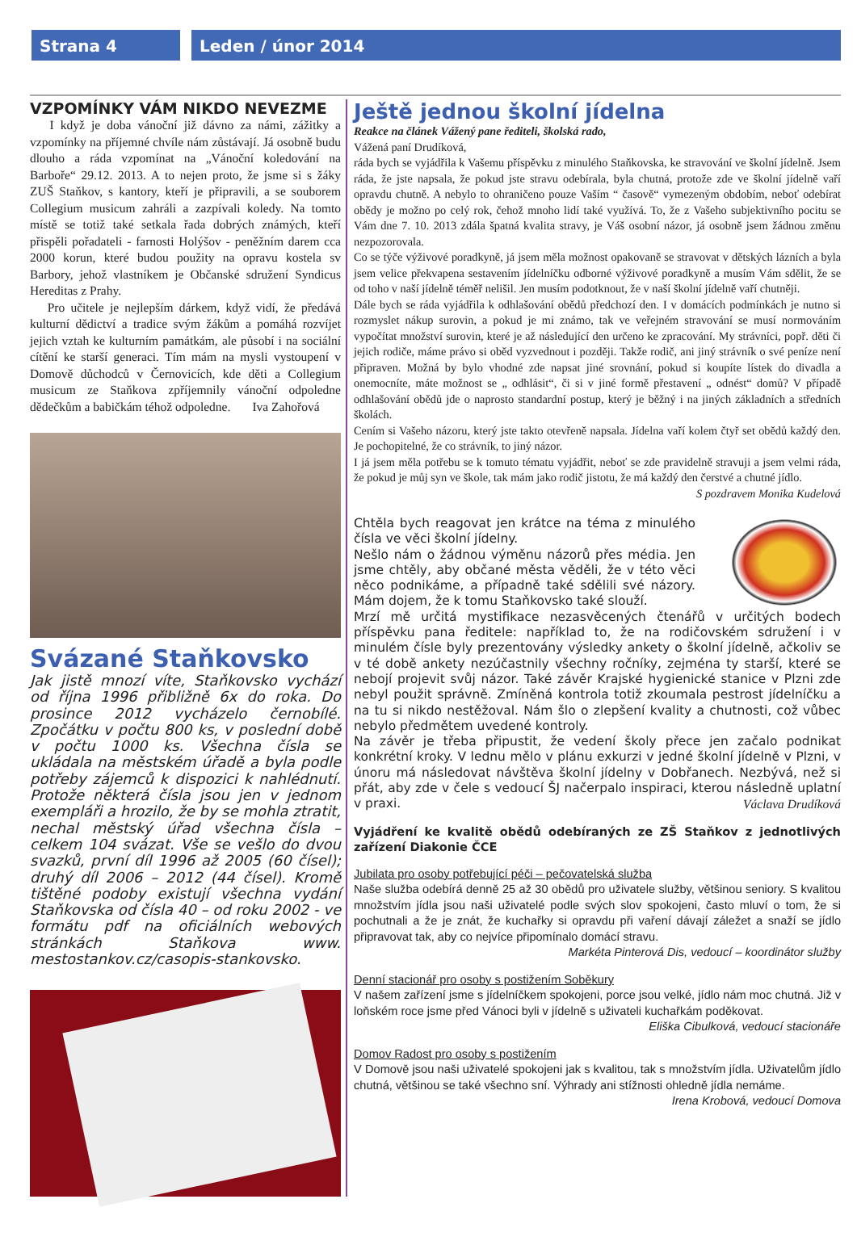Strana 4 Leden / únor 2014
VZPOMÍNKY VÁM NIKDO NEVEZME
I když je doba vánoční již dávno za námi, zážitky a vzpomínky na příjemné chvíle nám zůstávají. Já osobně budu dlouho a ráda vzpomínat na „Vánoční koledování na Barboře“ 29.12. 2013. A to nejen proto, že jsme si s žáky ZUŠ Staňkov, s kantory, kteří je připravili, a se souborem Collegium musicum zahráli a zazpívali koledy. Na tomto místě se totiž také setkala řada dobrých známých, kteří přispěli pořadateli - farnosti Holýšov - peněžním darem cca 2000 korun, které budou použity na opravu kostela sv Barbory, jehož vlastníkem je Občanské sdružení Syndicus Hereditas z Prahy.
Pro učitele je nejlepším dárkem, když vidí, že předává kulturní dědictví a tradice svým žákům a pomáhá rozvíjet jejich vztah ke kulturním památkám, ale působí i na sociální cítění ke starší generaci. Tím mám na mysli vystoupení v Domově důchodců v Černovicích, kde děti a Collegium musicum ze Staňkova zpříjemnily vánoční odpoledne dědečkům a babičkám téhož odpoledne. Iva Zahořová
Svázané Staňkovsko
Jak jistě mnozí víte, Staňkovsko vychází od října 1996 přibližně 6x do roka. Do prosince 2012 vycházelo černobílé. Zpočátku v počtu 800 ks, v poslední době v počtu 1000 ks. Všechna čísla se ukládala na městském úřadě a byla podle potřeby zájemců k dispozici k nahlédnutí. Protože některá čísla jsou jen v jednom exempláři a hrozilo, že by se mohla ztratit, nechal městský úřad všechna čísla – celkem 104 svázat. Vše se vešlo do dvou svazků, první díl 1996 až 2005 (60 čísel); druhý díl 2006 – 2012 (44 čísel). Kromě tištěné podoby existují všechna vydání Staňkovska od čísla 40 – od roku 2002 - ve formátu pdf na oficiálních webových stránkách Staňkova www. mestostankov.cz/casopis-stankovsko.
Ještě jednou školní jídelna
Reakce na článek Vážený pane řediteli, školská rado,
Vážená paní Drudíková,
ráda bych se vyjádřila k Vašemu příspěvku z minulého Staňkovska, ke stravování ve školní jídelně. Jsem ráda, že jste napsala, že pokud jste stravu odebírala, byla chutná, protože zde ve školní jídelně vaří opravdu chutně. A nebylo to ohraničeno pouze Vaším “ časově“ vymezeným obdobím, neboť odebírat obědy je možno po celý rok, čehož mnoho lidí také využívá. To, že z Vašeho subjektivního pocitu se Vám dne 7. 10. 2013 zdála špatná kvalita stravy, je Váš osobní názor, já osobně jsem žádnou změnu nezpozorovala.
Co se týče výživové poradkyně, já jsem měla možnost opakovaně se stravovat v dětských lázních a byla jsem velice překvapena sestavením jídelníčku odborné výživové poradkyně a musím Vám sdělit, že se od toho v naší jídelně téměř nelišil. Jen musím podotknout, že v naší školní jídelně vaří chutněji.
Dále bych se ráda vyjádřila k odhlašování obědů předchozí den. I v domácích podmínkách je nutno si rozmyslet nákup surovin, a pokud je mi známo, tak ve veřejném stravování se musí normováním vypočítat množství surovin, které je až následující den určeno ke zpracování. My strávníci, popř. děti či jejich rodiče, máme právo si oběd vyzvednout i později. Takže rodič, ani jiný strávník o své peníze není připraven. Možná by bylo vhodné zde napsat jiné srovnání, pokud si koupíte lístek do divadla a onemocníte, máte možnost se „ odhlásit“, či si v jiné formě přestavení „ odnést“ domů? V případě odhlašování obědů jde o naprosto standardní postup, který je běžný i na jiných základních a středních školách.
Cením si Vašeho názoru, který jste takto otevřeně napsala. Jídelna vaří kolem čtyř set obědů každý den. Je pochopitelné, že co strávník, to jiný názor.
I já jsem měla potřebu se k tomuto tématu vyjádřit, neboť se zde pravidelně stravuji a jsem velmi ráda, že pokud je můj syn ve škole, tak mám jako rodič jistotu, že má každý den čerstvé a chutné jídlo.
S pozdravem Monika Kudelová
Chtěla bych reagovat jen krátce na téma z minulého čísla ve věci školní jídelny.
Nešlo nám o žádnou výměnu názorů přes média. Jen jsme chtěly, aby občané města věděli, že v této věci něco podnikáme, a případně také sdělili své názory. Mám dojem, že k tomu Staňkovsko také slouží.
Mrzí mě určitá mystifikace nezasvěcených čtenářů v určitých bodech příspěvku pana ředitele: například to, že na rodičovském sdružení i v minulém čísle byly prezentovány výsledky ankety o školní jídelně, ačkoliv se v té době ankety nezúčastnily všechny ročníky, zejména ty starší, které se nebojí projevit svůj názor. Také závěr Krajské hygienické stanice v Plzni zde nebyl použit správně. Zmíněná kontrola totiž zkoumala pestrost jídelníčku a na tu si nikdo nestěžoval. Nám šlo o zlepšení kvality a chutnosti, což vůbec nebylo předmětem uvedené kontroly.
Na závěr je třeba připustit, že vedení školy přece jen začalo podnikat konkrétní kroky. V lednu mělo v plánu exkurzi v jedné školní jídelně v Plzni, v únoru má následovat návštěva školní jídelny v Dobřanech. Nezbývá, než si přát, aby zde v čele s vedoucí ŠJ načerpalo inspiraci, kterou následně uplatní v praxi. Václava Drudíková
Vyjádření ke kvalitě obědů odebíraných ze ZŠ Staňkov z jednotlivých zařízení Diakonie ČCE
Jubilata pro osoby potřebující péči – pečovatelská služba
Naše služba odebírá denně 25 až 30 obědů pro uživatele služby, většinou seniory. S kvalitou množstvím jídla jsou naši uživatelé podle svých slov spokojeni, často mluví o tom, že si pochutnali a že je znát, že kuchařky si opravdu při vaření dávají záležet a snaží se jídlo připravovat tak, aby co nejvíce připomínalo domácí stravu.
Markéta Pinterová Dis, vedoucí – koordinátor služby
Denní stacionář pro osoby s postižením Soběkury
V našem zařízení jsme s jídelníčkem spokojeni, porce jsou velké, jídlo nám moc chutná. Již v loňském roce jsme před Vánoci byli v jídelně s uživateli kuchařkám poděkovat.
Eliška Cibulková, vedoucí stacionáře
Domov Radost pro osoby s postižením
V Domově jsou naši uživatelé spokojeni jak s kvalitou, tak s množstvím jídla. Uživatelům jídlo chutná, většinou se také všechno sní. Výhrady ani stížnosti ohledně jídla nemáme.
Irena Krobová, vedoucí Domova